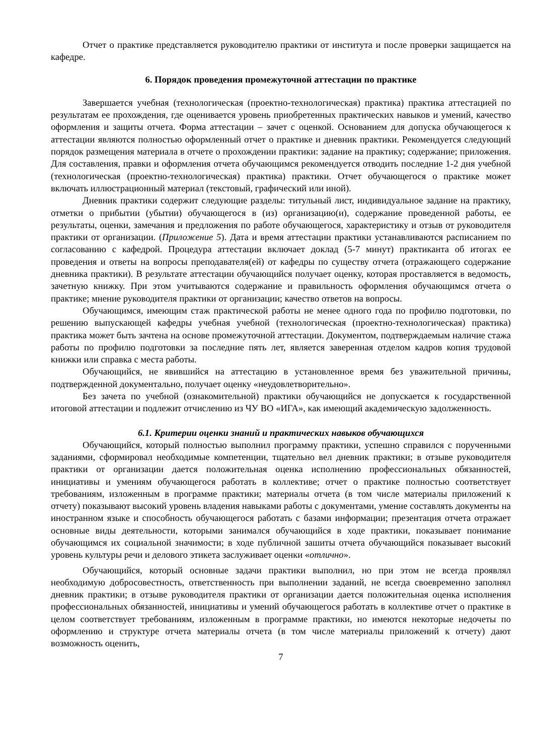Отчет о практике представляется руководителю практики от института и после проверки защищается на кафедре.
6. Порядок проведения промежуточной аттестации по практике
Завершается учебная (технологическая (проектно-технологическая) практика) практика аттестацией по результатам ее прохождения, где оценивается уровень приобретенных практических навыков и умений, качество оформления и защиты отчета. Форма аттестации – зачет с оценкой. Основанием для допуска обучающегося к аттестации являются полностью оформленный отчет о практике и дневник практики. Рекомендуется следующий порядок размещения материала в отчете о прохождении практики: задание на практику; содержание; приложения. Для составления, правки и оформления отчета обучающимся рекомендуется отводить последние 1-2 дня учебной (технологическая (проектно-технологическая) практика) практики. Отчет обучающегося о практике может включать иллюстрационный материал (текстовый, графический или иной).
Дневник практики содержит следующие разделы: титульный лист, индивидуальное задание на практику, отметки о прибытии (убытии) обучающегося в (из) организацию(и), содержание проведенной работы, ее результаты, оценки, замечания и предложения по работе обучающегося, характеристику и отзыв от руководителя практики от организации. (Приложение 5). Дата и время аттестации практики устанавливаются расписанием по согласованию с кафедрой. Процедура аттестации включает доклад (5-7 минут) практиканта об итогах ее проведения и ответы на вопросы преподавателя(ей) от кафедры по существу отчета (отражающего содержание дневника практики). В результате аттестации обучающийся получает оценку, которая проставляется в ведомость, зачетную книжку. При этом учитываются содержание и правильность оформления обучающимся отчета о практике; мнение руководителя практики от организации; качество ответов на вопросы.
Обучающимся, имеющим стаж практической работы не менее одного года по профилю подготовки, по решению выпускающей кафедры учебная учебной (технологическая (проектно-технологическая) практика) практика может быть зачтена на основе промежуточной аттестации. Документом, подтверждаемым наличие стажа работы по профилю подготовки за последние пять лет, является заверенная отделом кадров копия трудовой книжки или справка с места работы.
Обучающийся, не явившийся на аттестацию в установленное время без уважительной причины, подтвержденной документально, получает оценку «неудовлетворительно».
Без зачета по учебной (ознакомительной) практики обучающийся не допускается к государственной итоговой аттестации и подлежит отчислению из ЧУ ВО «ИГА», как имеющий академическую задолженность.
6.1. Критерии оценки знаний и практических навыков обучающихся
Обучающийся, который полностью выполнил программу практики, успешно справился с порученными заданиями, сформировал необходимые компетенции, тщательно вел дневник практики; в отзыве руководителя практики от организации дается положительная оценка исполнению профессиональных обязанностей, инициативы и умениям обучающегося работать в коллективе; отчет о практике полностью соответствует требованиям, изложенным в программе практики; материалы отчета (в том числе материалы приложений к отчету) показывают высокий уровень владения навыками работы с документами, умение составлять документы на иностранном языке и способность обучающегося работать с базами информации; презентация отчета отражает основные виды деятельности, которыми занимался обучающийся в ходе практики, показывает понимание обучающимся их социальной значимости; в ходе публичной зашиты отчета обучающийся показывает высокий уровень культуры речи и делового этикета заслуживает оценки «отлично».
Обучающийся, который основные задачи практики выполнил, но при этом не всегда проявлял необходимую добросовестность, ответственность при выполнении заданий, не всегда своевременно заполнял дневник практики; в отзыве руководителя практики от организации дается положительная оценка исполнения профессиональных обязанностей, инициативы и умений обучающегося работать в коллективе отчет о практике в целом соответствует требованиям, изложенным в программе практики, но имеются некоторые недочеты по оформлению и структуре отчета материалы отчета (в том числе материалы приложений к отчету) дают возможность оценить,
7